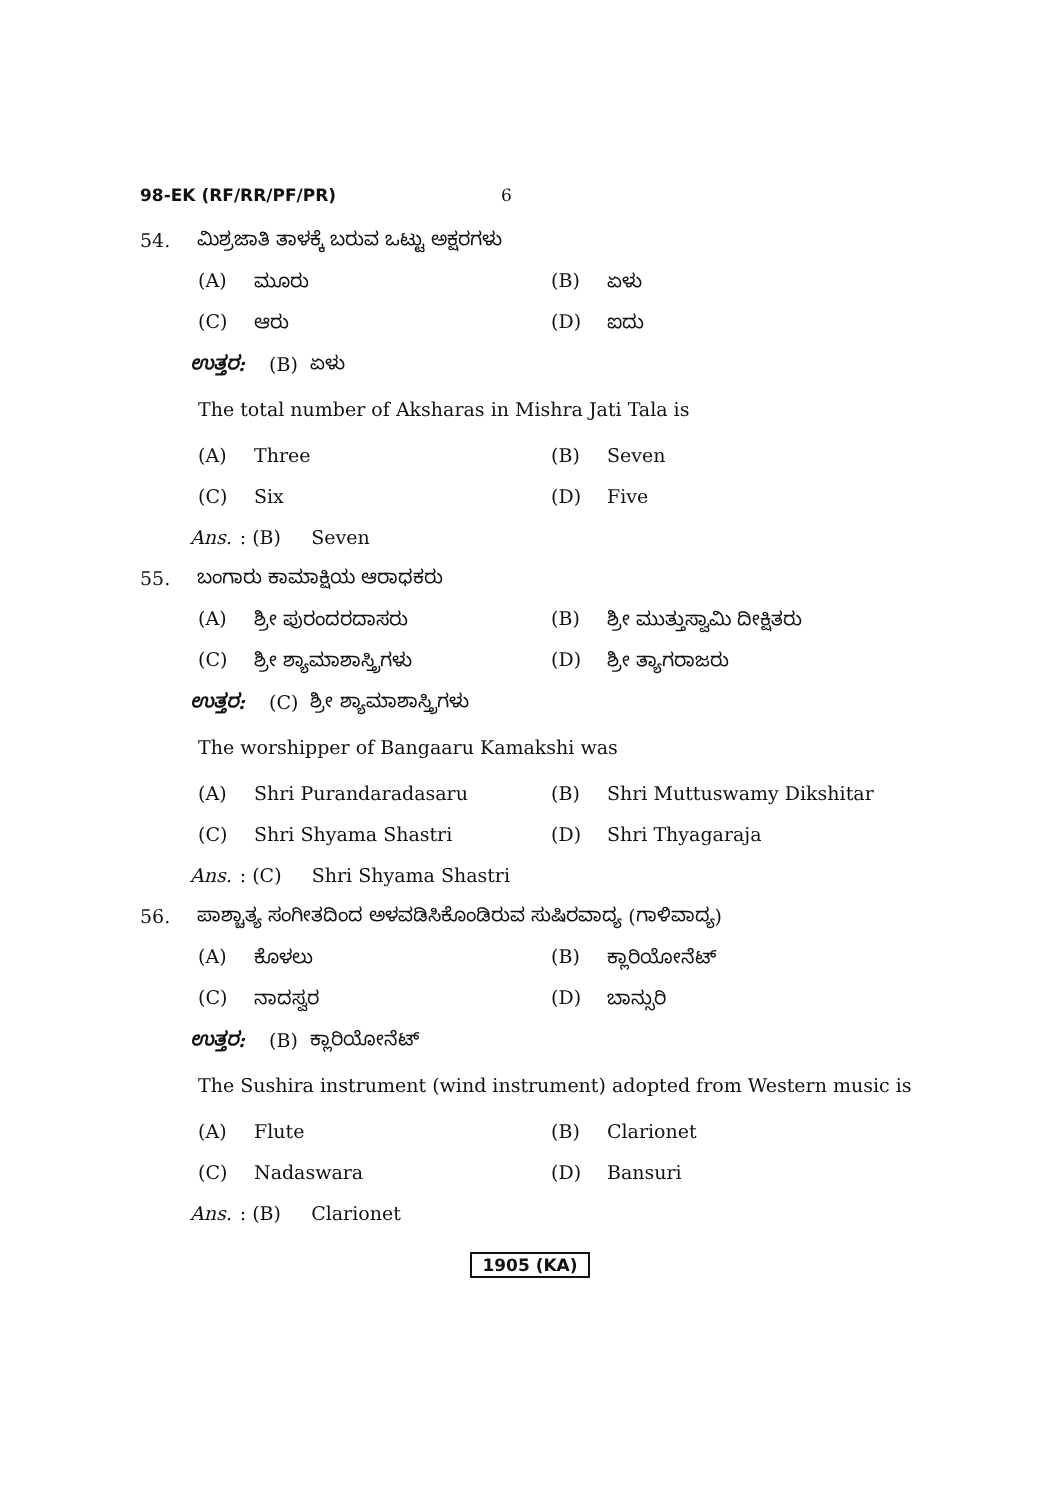98-EK (RF/RR/PF/PR) 6
54. ಮಿಶ್ರಜಾತಿ ತಾಳಕ್ಕೆ ಬರುವ ಒಟ್ಟು ಅಕ್ಷರಗಳು
(A) ಮೂರು (B) ಏಳು
(C) ಆರು (D) ಐದು
ಉತ್ತರ: (B) ಏಳು
The total number of Aksharas in Mishra Jati Tala is
(A) Three (B) Seven
(C) Six (D) Five
Ans. : (B) Seven
55. ಬಂಗಾರು ಕಾಮಾಕ್ಷಿಯ ಆರಾಧಕರು
(A) ಶ್ರೀ ಪುರಂದರದಾಸರು
(B) ಶ್ರೀ ಮುತ್ತುಸ್ವಾಮಿ ದೀಕ್ಷಿತರು
(C) ಶ್ರೀ ಶ್ಯಾಮಾಶಾಸ್ತ್ರಿಗಳು (D) ಶ್ರೀ ತ್ಯಾಗರಾಜರು
ಉತ್ತರ: (C) ಶ್ರೀ ಶ್ಯಾಮಾಶಾಸ್ತ್ರಿಗಳು
The worshipper of Bangaaru Kamakshi was
(A) Shri Purandaradasaru (B) Shri Muttuswamy Dikshitar
(C) Shri Shyama Shastri (D) Shri Thyagaraja
Ans. : (C) Shri Shyama Shastri
56. ಪಾಶ್ಚಾತ್ಯ ಸಂಗೀತದಿಂದ ಅಳವಡಿಸಿಕೊಂಡಿರುವ ಸುಷಿರವಾದ್ಯ (ಗಾಳಿವಾದ್ಯ)
(A) ಕೊಳಲು (B) ಕ್ಲಾರಿಯೋನೆಟ್
(C) ನಾದಸ್ವರ (D) ಬಾನ್ಸುರಿ
ಉತ್ತರ: (B) ಕ್ಲಾರಿಯೋನೆಟ್
The Sushira instrument (wind instrument) adopted from Western music is
(A) Flute (B) Clarionet
(C) Nadaswara (D) Bansuri
Ans. : (B) Clarionet
1905 (KA)